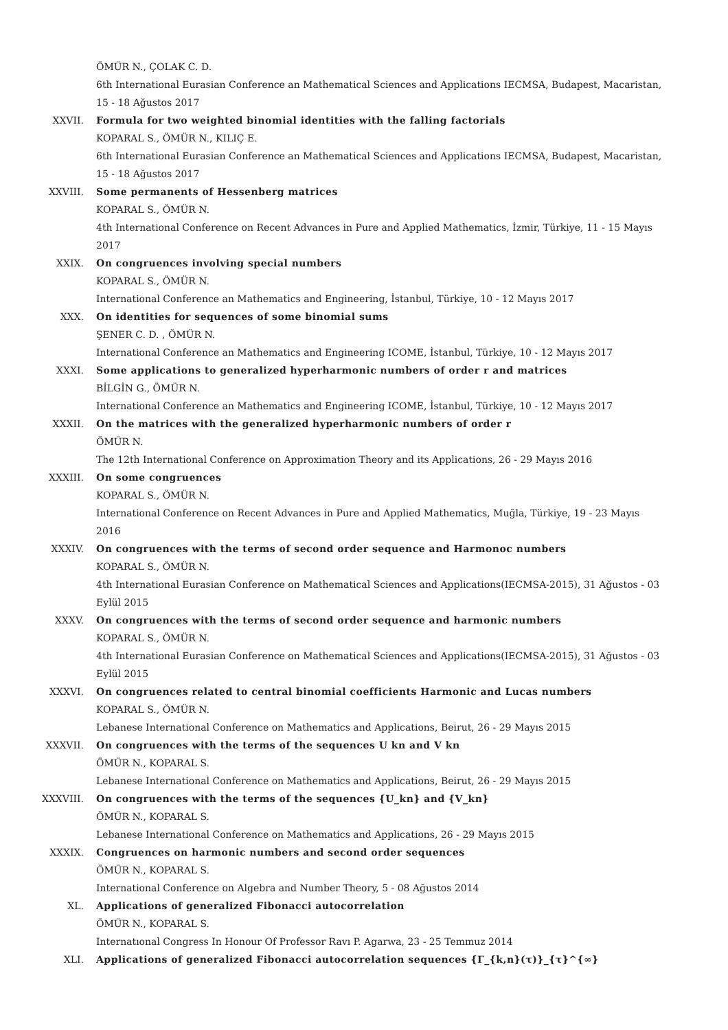ÖMÜR N., ÇOLAK C. D.
6th International Eurasian Conference an Mathematical Sciences and Applications IECMSA, Budapest, Macaristan, 15 - 18 Ağustos 2017
XXVII. Formula for two weighted binomial identities with the falling factorials
KOPARAL S., ÖMÜR N., KILIÇ E.
6th International Eurasian Conference an Mathematical Sciences and Applications IECMSA, Budapest, Macaristan, 15 - 18 Ağustos 2017
XXVIII. Some permanents of Hessenberg matrices
KOPARAL S., ÖMÜR N.
4th International Conference on Recent Advances in Pure and Applied Mathematics, İzmir, Türkiye, 11 - 15 Mayıs 2017
XXIX. On congruences involving special numbers
KOPARAL S., ÖMÜR N.
International Conference an Mathematics and Engineering, İstanbul, Türkiye, 10 - 12 Mayıs 2017
XXX. On identities for sequences of some binomial sums
ŞENER C. D. , ÖMÜR N.
International Conference an Mathematics and Engineering ICOME, İstanbul, Türkiye, 10 - 12 Mayıs 2017
XXXI. Some applications to generalized hyperharmonic numbers of order r and matrices
BİLGİN G., ÖMÜR N.
International Conference an Mathematics and Engineering ICOME, İstanbul, Türkiye, 10 - 12 Mayıs 2017
XXXII. On the matrices with the generalized hyperharmonic numbers of order r
ÖMÜR N.
The 12th International Conference on Approximation Theory and its Applications, 26 - 29 Mayıs 2016
XXXIII. On some congruences
KOPARAL S., ÖMÜR N.
International Conference on Recent Advances in Pure and Applied Mathematics, Muğla, Türkiye, 19 - 23 Mayıs 2016
XXXIV. On congruences with the terms of second order sequence and Harmonoc numbers
KOPARAL S., ÖMÜR N.
4th International Eurasian Conference on Mathematical Sciences and Applications(IECMSA-2015), 31 Ağustos - 03 Eylül 2015
XXXV. On congruences with the terms of second order sequence and harmonic numbers
KOPARAL S., ÖMÜR N.
4th International Eurasian Conference on Mathematical Sciences and Applications(IECMSA-2015), 31 Ağustos - 03 Eylül 2015
XXXVI. On congruences related to central binomial coefficients Harmonic and Lucas numbers
KOPARAL S., ÖMÜR N.
Lebanese International Conference on Mathematics and Applications, Beirut, 26 - 29 Mayıs 2015
XXXVII. On congruences with the terms of the sequences U kn and V kn
ÖMÜR N., KOPARAL S.
Lebanese International Conference on Mathematics and Applications, Beirut, 26 - 29 Mayıs 2015
XXXVIII. On congruences with the terms of the sequences {U_kn} and {V_kn}
ÖMÜR N., KOPARAL S.
Lebanese International Conference on Mathematics and Applications, 26 - 29 Mayıs 2015
XXXIX. Congruences on harmonic numbers and second order sequences
ÖMÜR N., KOPARAL S.
International Conference on Algebra and Number Theory, 5 - 08 Ağustos 2014
XL. Applications of generalized Fibonacci autocorrelation
ÖMÜR N., KOPARAL S.
Internatıonal Congress In Honour Of Professor Ravı P. Agarwa, 23 - 25 Temmuz 2014
XLI. Applications of generalized Fibonacci autocorrelation sequences {Γ_{k,n}(τ)}_{τ}^{∞}